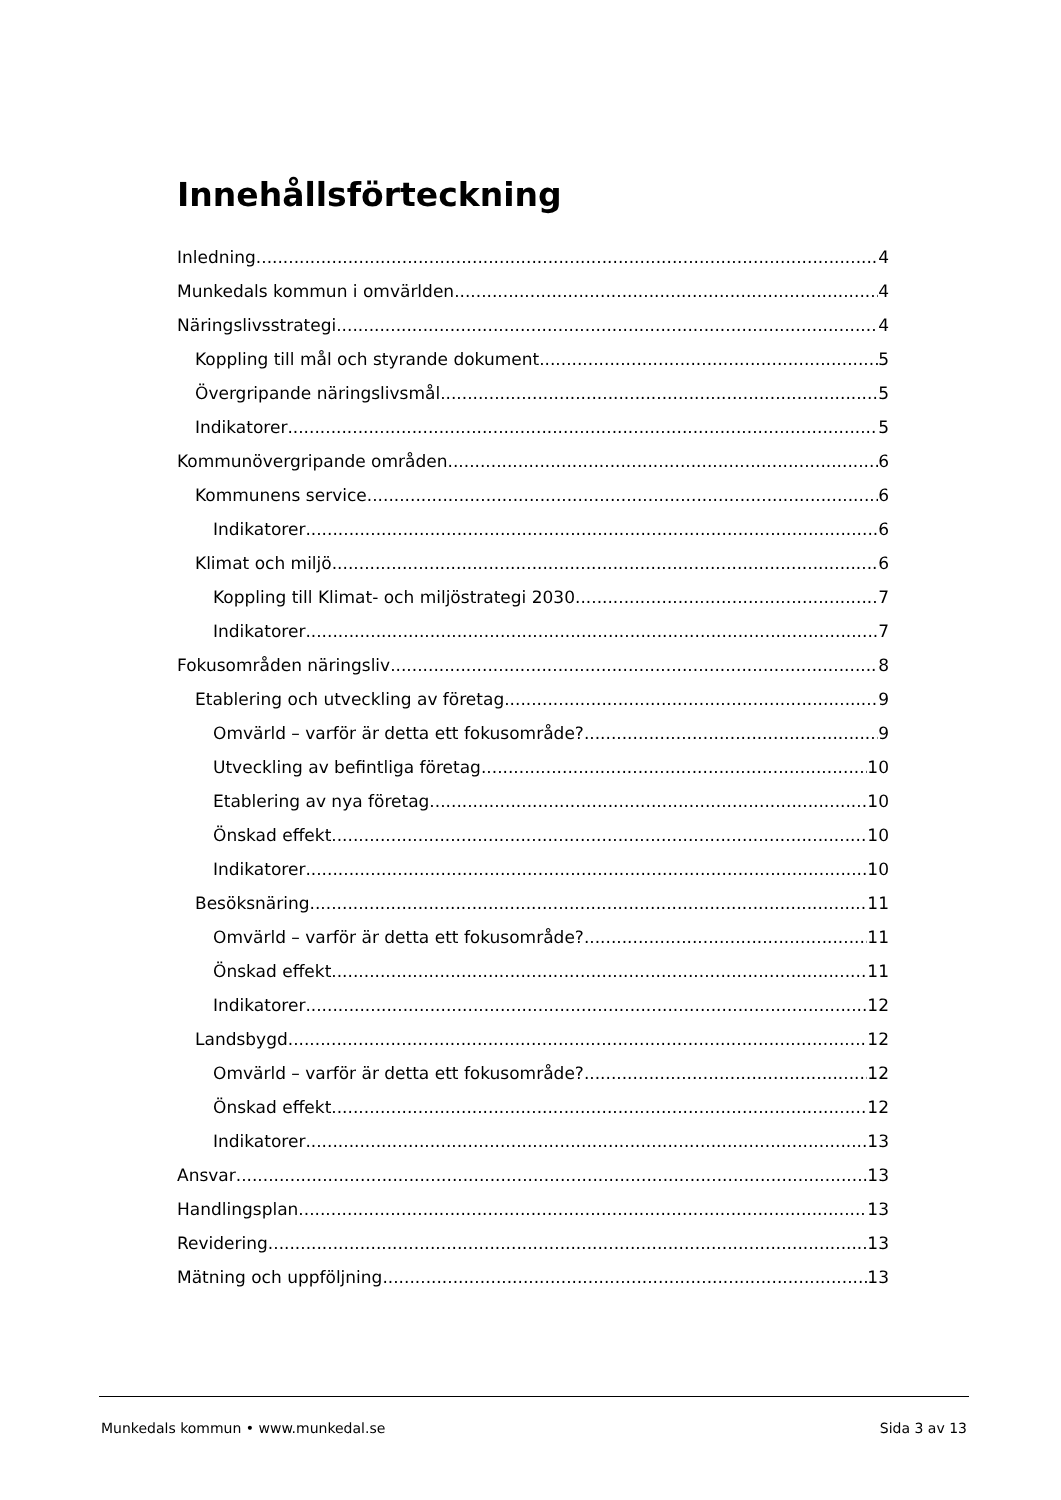Innehållsförteckning
Inledning 4
Munkedals kommun i omvärlden 4
Näringslivsstrategi 4
Koppling till mål och styrande dokument 5
Övergripande näringslivsmål 5
Indikatorer 5
Kommunövergripande områden 6
Kommunens service 6
Indikatorer 6
Klimat och miljö 6
Koppling till Klimat- och miljöstrategi 2030 7
Indikatorer 7
Fokusområden näringsliv 8
Etablering och utveckling av företag 9
Omvärld – varför är detta ett fokusområde? 9
Utveckling av befintliga företag 10
Etablering av nya företag 10
Önskad effekt 10
Indikatorer 10
Besöksnäring 11
Omvärld – varför är detta ett fokusområde? 11
Önskad effekt 11
Indikatorer 12
Landsbygd 12
Omvärld – varför är detta ett fokusområde? 12
Önskad effekt 12
Indikatorer 13
Ansvar 13
Handlingsplan 13
Revidering 13
Mätning och uppföljning 13
Munkedals kommun • www.munkedal.se Sida 3 av 13